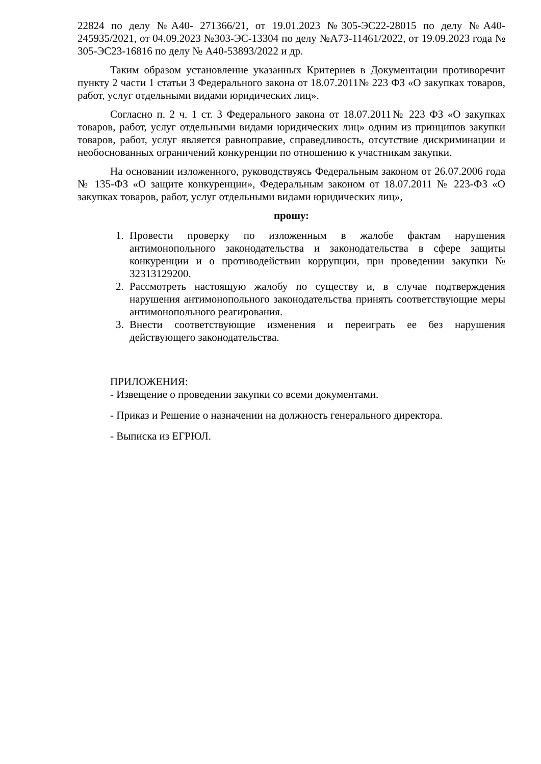22824 по делу №А40- 271366/21, от 19.01.2023 №305-ЭС22-28015 по делу №А40-245935/2021, от 04.09.2023 №303-ЭС-13304 по делу №А73-11461/2022, от 19.09.2023 года № 305-ЭС23-16816 по делу № А40-53893/2022 и др.
Таким образом установление указанных Критериев в Документации противоречит пункту 2 части 1 статьи 3 Федерального закона от 18.07.2011№ 223 ФЗ «О закупках товаров, работ, услуг отдельными видами юридических лиц».
Согласно п. 2 ч. 1 ст. 3 Федерального закона от 18.07.2011№ 223 ФЗ «О закупках товаров, работ, услуг отдельными видами юридических лиц» одним из принципов закупки товаров, работ, услуг является равноправие, справедливость, отсутствие дискриминации и необоснованных ограничений конкуренции по отношению к участникам закупки.
На основании изложенного, руководствуясь Федеральным законом от 26.07.2006 года № 135-ФЗ «О защите конкуренции», Федеральным законом от 18.07.2011 № 223-ФЗ «О закупках товаров, работ, услуг отдельными видами юридических лиц»,
прошу:
1. Провести проверку по изложенным в жалобе фактам нарушения антимонопольного законодательства и законодательства в сфере защиты конкуренции и о противодействии коррупции, при проведении закупки № 32313129200.
2. Рассмотреть настоящую жалобу по существу и, в случае подтверждения нарушения антимонопольного законодательства принять соответствующие меры антимонопольного реагирования.
3. Внести соответствующие изменения и переиграть ее без нарушения действующего законодательства.
ПРИЛОЖЕНИЯ:
- Извещение о проведении закупки со всеми документами.
- Приказ и Решение о назначении на должность генерального директора.
- Выписка из ЕГРЮЛ.